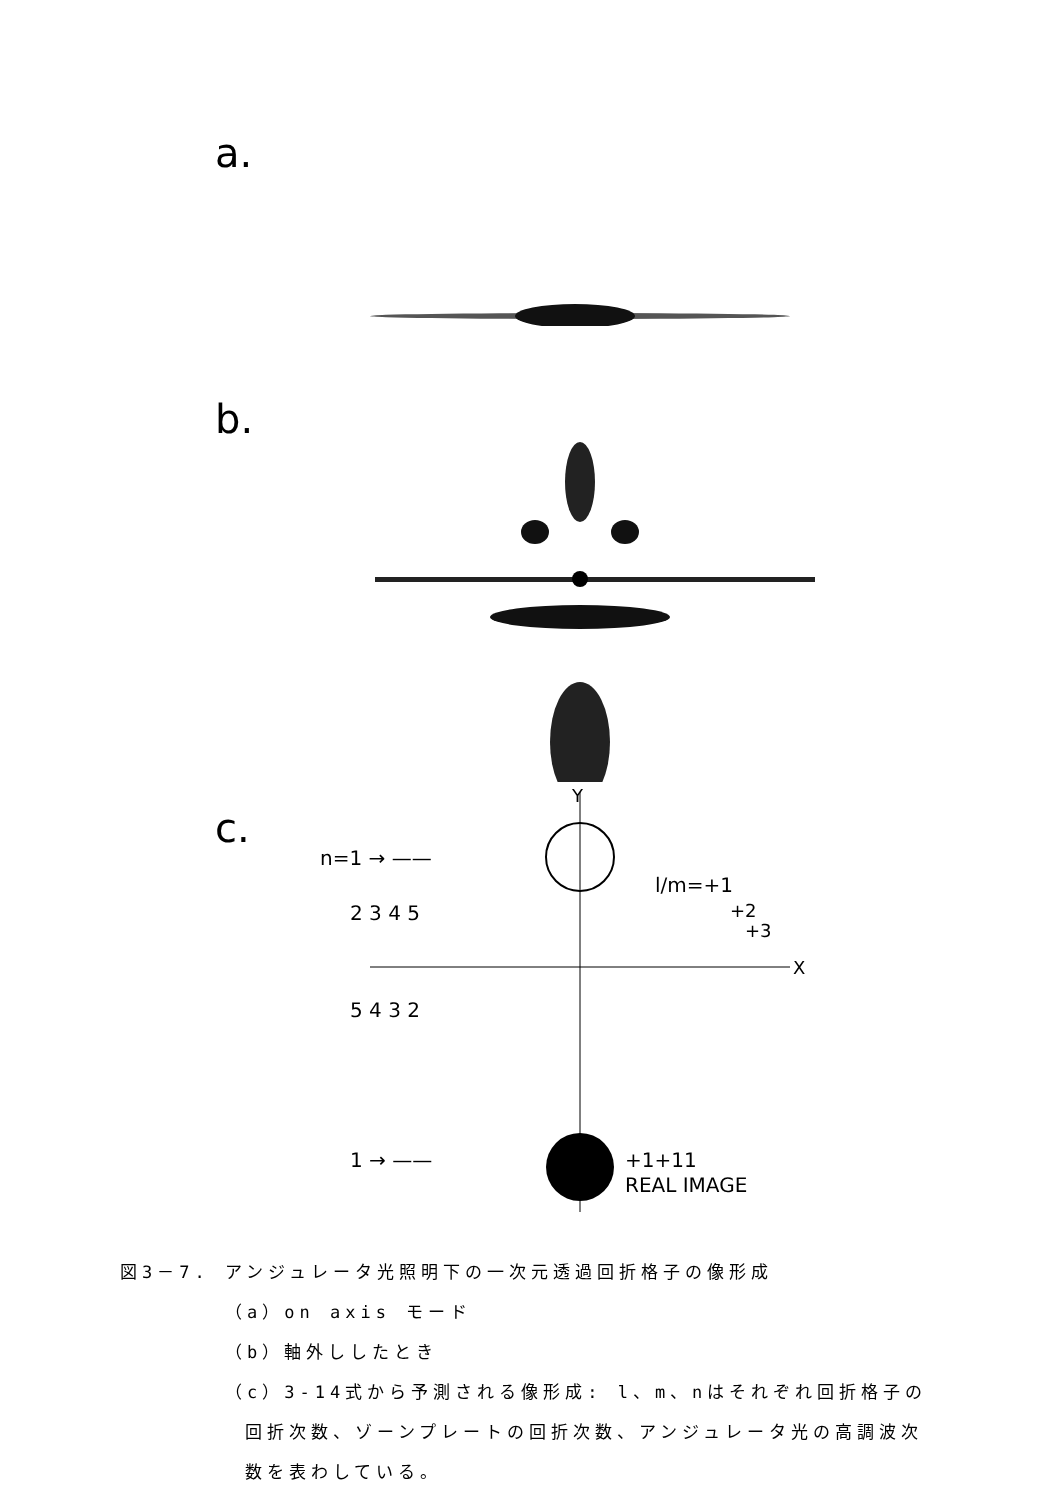a.
b.
c.
Y
X
n=1 → ——
2 3 4 5
5 4 3 2
1 → ——
l/m=+1
+2
+3
+1+11
REAL IMAGE
図3－7. アンジュレータ光照明下の一次元透過回折格子の像形成
（a）on axis モード
（b）軸外ししたとき
（c）3-14式から予測される像形成: l、m、nはそれぞれ回折格子の
回折次数、ゾーンプレートの回折次数、アンジュレータ光の高調波次
数を表わしている。